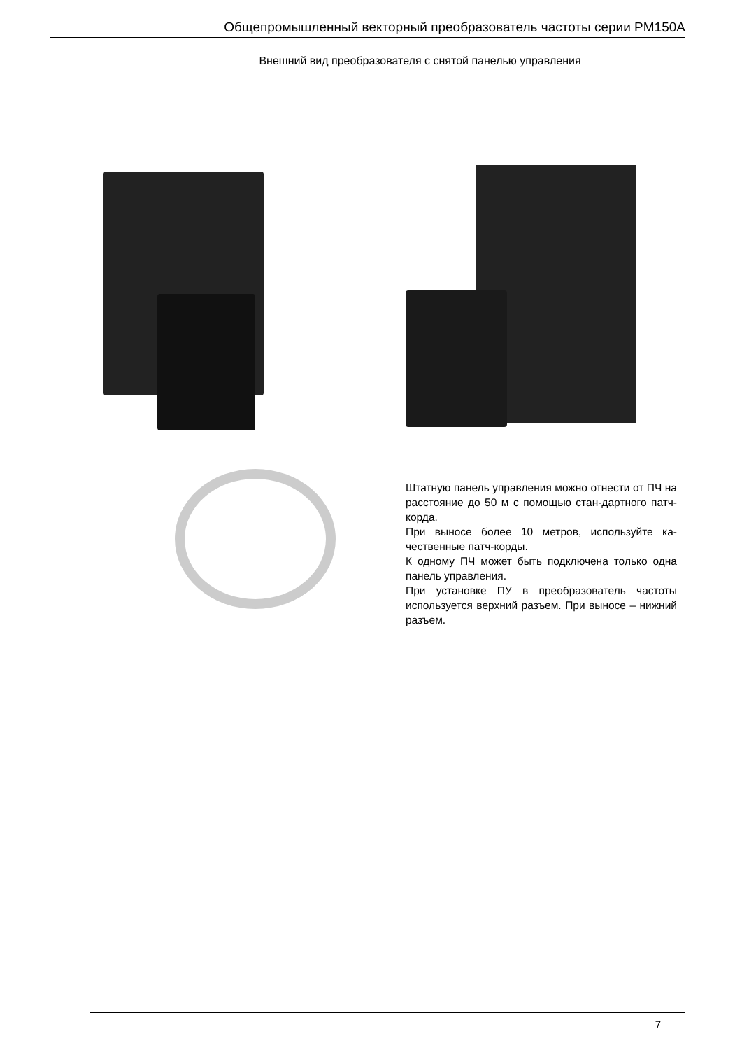Общепромышленный векторный преобразователь частоты серии PM150A
Внешний вид преобразователя с снятой панелью управления
Штатную панель управления можно отнести от ПЧ на расстояние до 50 м с помощью стан-дартного патч-корда.
При выносе более 10 метров, используйте ка-чественные патч-корды.
К одному ПЧ может быть подключена только одна панель управления.
При установке ПУ в преобразователь частоты используется верхний разъем. При выносе – нижний разъем.
7